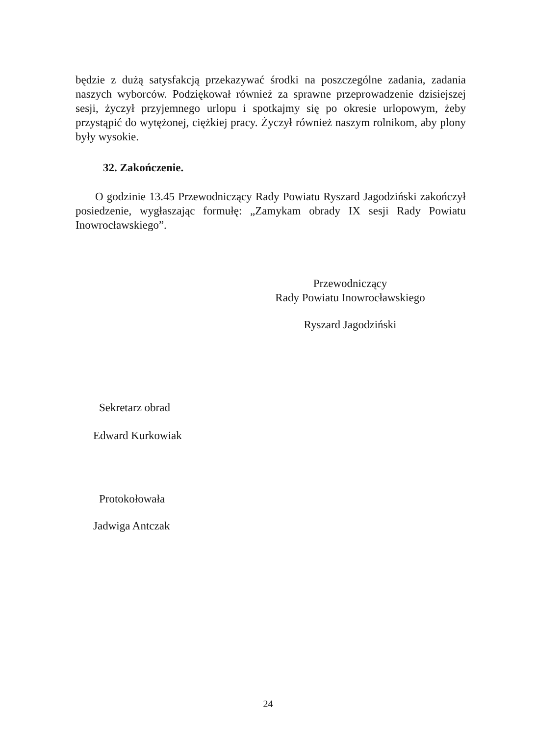będzie z dużą satysfakcją przekazywać środki na poszczególne zadania, zadania naszych wyborców. Podziękował również za sprawne przeprowadzenie dzisiejszej sesji, życzył przyjemnego urlopu i spotkajmy się po okresie urlopowym, żeby przystąpić do wytężonej, ciężkiej pracy. Życzył również naszym rolnikom, aby plony były wysokie.
32. Zakończenie.
O godzinie 13.45 Przewodniczący Rady Powiatu Ryszard Jagodziński zakończył posiedzenie, wygłaszając formułę: „Zamykam obrady IX sesji Rady Powiatu Inowrocławskiego”.
Przewodniczący
Rady Powiatu Inowrocławskiego
Ryszard Jagodziński
Sekretarz obrad
Edward Kurkowiak
Protokołowała
Jadwiga Antczak
24